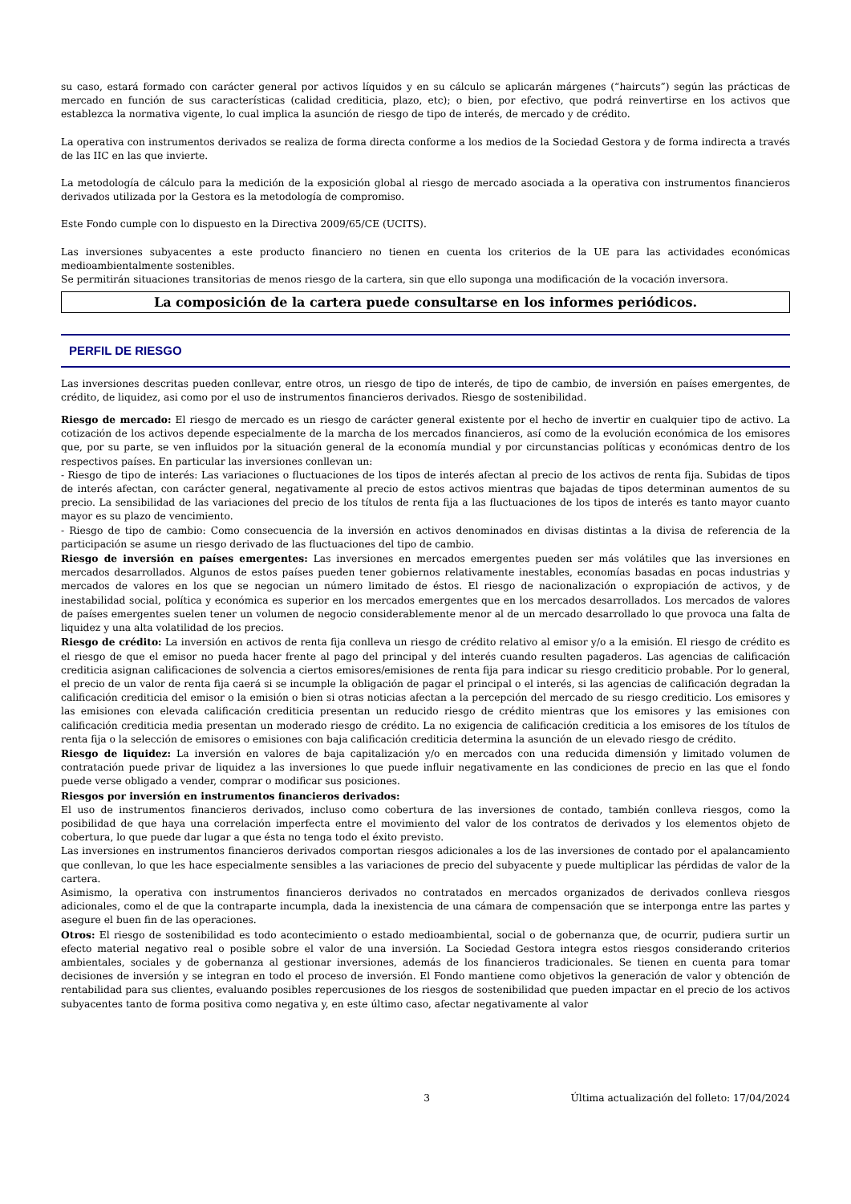su caso, estará formado con carácter general por activos líquidos y en su cálculo se aplicarán márgenes (“haircuts”) según las prácticas de mercado en función de sus características (calidad crediticia, plazo, etc); o bien, por efectivo, que podrá reinvertirse en los activos que establezca la normativa vigente, lo cual implica la asunción de riesgo de tipo de interés, de mercado y de crédito.
La operativa con instrumentos derivados se realiza de forma directa conforme a los medios de la Sociedad Gestora y de forma indirecta a través de las IIC en las que invierte.
La metodología de cálculo para la medición de la exposición global al riesgo de mercado asociada a la operativa con instrumentos financieros derivados utilizada por la Gestora es la metodología de compromiso.
Este Fondo cumple con lo dispuesto en la Directiva 2009/65/CE (UCITS).
Las inversiones subyacentes a este producto financiero no tienen en cuenta los criterios de la UE para las actividades económicas medioambientalmente sostenibles.
Se permitirán situaciones transitorias de menos riesgo de la cartera, sin que ello suponga una modificación de la vocación inversora.
La composición de la cartera puede consultarse en los informes periódicos.
PERFIL DE RIESGO
Las inversiones descritas pueden conllevar, entre otros, un riesgo de tipo de interés, de tipo de cambio, de inversión en países emergentes, de crédito, de liquidez, asi como por el uso de instrumentos financieros derivados. Riesgo de sostenibilidad.
Riesgo de mercado: El riesgo de mercado es un riesgo de carácter general existente por el hecho de invertir en cualquier tipo de activo. La cotización de los activos depende especialmente de la marcha de los mercados financieros, así como de la evolución económica de los emisores que, por su parte, se ven influidos por la situación general de la economía mundial y por circunstancias políticas y económicas dentro de los respectivos países. En particular las inversiones conllevan un:
- Riesgo de tipo de interés: Las variaciones o fluctuaciones de los tipos de interés afectan al precio de los activos de renta fija. Subidas de tipos de interés afectan, con carácter general, negativamente al precio de estos activos mientras que bajadas de tipos determinan aumentos de su precio. La sensibilidad de las variaciones del precio de los títulos de renta fija a las fluctuaciones de los tipos de interés es tanto mayor cuanto mayor es su plazo de vencimiento.
- Riesgo de tipo de cambio: Como consecuencia de la inversión en activos denominados en divisas distintas a la divisa de referencia de la participación se asume un riesgo derivado de las fluctuaciones del tipo de cambio.
Riesgo de inversión en países emergentes: Las inversiones en mercados emergentes pueden ser más volátiles que las inversiones en mercados desarrollados. Algunos de estos países pueden tener gobiernos relativamente inestables, economías basadas en pocas industrias y mercados de valores en los que se negocian un número limitado de éstos. El riesgo de nacionalización o expropiación de activos, y de inestabilidad social, política y económica es superior en los mercados emergentes que en los mercados desarrollados. Los mercados de valores de países emergentes suelen tener un volumen de negocio considerablemente menor al de un mercado desarrollado lo que provoca una falta de liquidez y una alta volatilidad de los precios.
Riesgo de crédito: La inversión en activos de renta fija conlleva un riesgo de crédito relativo al emisor y/o a la emisión. El riesgo de crédito es el riesgo de que el emisor no pueda hacer frente al pago del principal y del interés cuando resulten pagaderos. Las agencias de calificación crediticia asignan calificaciones de solvencia a ciertos emisores/emisiones de renta fija para indicar su riesgo crediticio probable. Por lo general, el precio de un valor de renta fija caerá si se incumple la obligación de pagar el principal o el interés, si las agencias de calificación degradan la calificación crediticia del emisor o la emisión o bien si otras noticias afectan a la percepción del mercado de su riesgo crediticio. Los emisores y las emisiones con elevada calificación crediticia presentan un reducido riesgo de crédito mientras que los emisores y las emisiones con calificación crediticia media presentan un moderado riesgo de crédito. La no exigencia de calificación crediticia a los emisores de los títulos de renta fija o la selección de emisores o emisiones con baja calificación crediticia determina la asunción de un elevado riesgo de crédito.
Riesgo de liquidez: La inversión en valores de baja capitalización y/o en mercados con una reducida dimensión y limitado volumen de contratación puede privar de liquidez a las inversiones lo que puede influir negativamente en las condiciones de precio en las que el fondo puede verse obligado a vender, comprar o modificar sus posiciones.
Riesgos por inversión en instrumentos financieros derivados:
El uso de instrumentos financieros derivados, incluso como cobertura de las inversiones de contado, también conlleva riesgos, como la posibilidad de que haya una correlación imperfecta entre el movimiento del valor de los contratos de derivados y los elementos objeto de cobertura, lo que puede dar lugar a que ésta no tenga todo el éxito previsto.
Las inversiones en instrumentos financieros derivados comportan riesgos adicionales a los de las inversiones de contado por el apalancamiento que conllevan, lo que les hace especialmente sensibles a las variaciones de precio del subyacente y puede multiplicar las pérdidas de valor de la cartera.
Asimismo, la operativa con instrumentos financieros derivados no contratados en mercados organizados de derivados conlleva riesgos adicionales, como el de que la contraparte incumpla, dada la inexistencia de una cámara de compensación que se interponga entre las partes y asegure el buen fin de las operaciones.
Otros: El riesgo de sostenibilidad es todo acontecimiento o estado medioambiental, social o de gobernanza que, de ocurrir, pudiera surtir un efecto material negativo real o posible sobre el valor de una inversión. La Sociedad Gestora integra estos riesgos considerando criterios ambientales, sociales y de gobernanza al gestionar inversiones, además de los financieros tradicionales. Se tienen en cuenta para tomar decisiones de inversión y se integran en todo el proceso de inversión. El Fondo mantiene como objetivos la generación de valor y obtención de rentabilidad para sus clientes, evaluando posibles repercusiones de los riesgos de sostenibilidad que pueden impactar en el precio de los activos subyacentes tanto de forma positiva como negativa y, en este último caso, afectar negativamente al valor
3 Última actualización del folleto: 17/04/2024